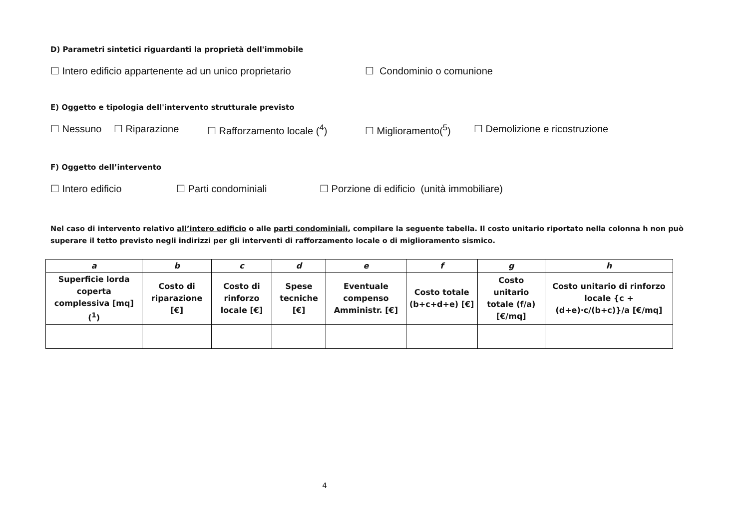D) Parametri sintetici riguardanti la proprietà dell'immobile
☐ Intero edificio appartenente ad un unico proprietario ☐ Condominio o comunione
E) Oggetto e tipologia dell'intervento strutturale previsto
☐ Nessuno ☐ Riparazione ☐ Rafforzamento locale (<sup>4</sup>) ☐ Miglioramento(<sup>5</sup>) ☐ Demolizione e ricostruzione
F) Oggetto dell’intervento
☐ Intero edificio ☐ Parti condominiali ☐ Porzione di edificio (unità immobiliare)
Nel caso di intervento relativo all’intero edificio o alle parti condominiali, compilare la seguente tabella. Il costo unitario riportato nella colonna h non può superare il tetto previsto negli indirizzi per gli interventi di rafforzamento locale o di miglioramento sismico.
| a | b | c | d | e | f | g | h |
| --- | --- | --- | --- | --- | --- | --- | --- |
| Superficie lorda coperta complessiva [mq] (<sup>1</sup>) | Costo di riparazione [€] | Costo di rinforzo locale [€] | Spese tecniche [€] | Eventuale compenso Amministr. [€] | Costo totale (b+c+d+e) [€] | Costo unitario totale (f/a) [€/mq] | Costo unitario di rinforzo locale {c + (d+e)·c/(b+c)}/a [€/mq] |
4